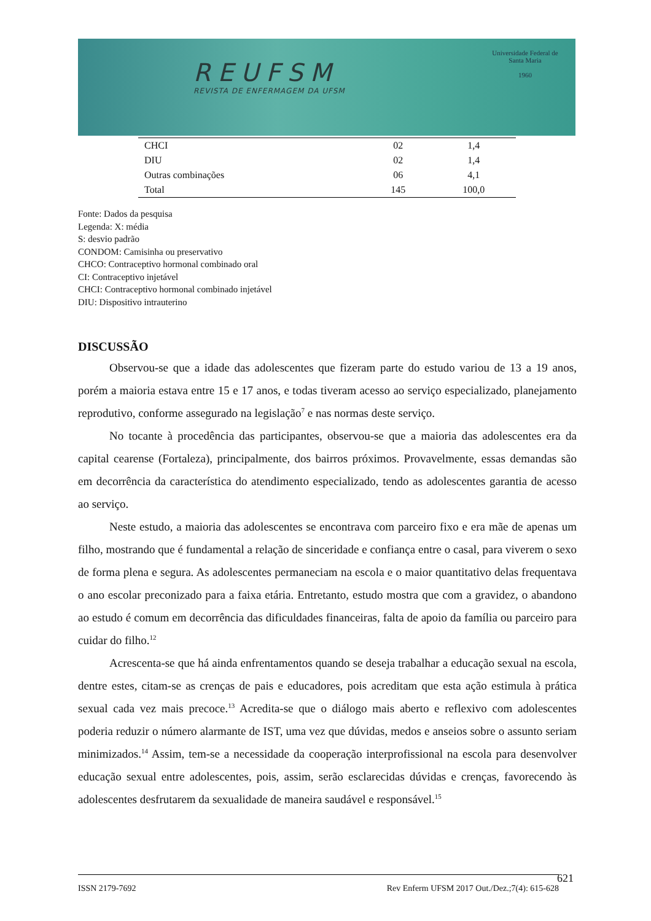REUFSM
REVISTA DE ENFERMAGEM DA UFSM
Universidade Federal de Santa Maria
1960
| CHCI | 02 | 1,4 |
| DIU | 02 | 1,4 |
| Outras combinações | 06 | 4,1 |
| Total | 145 | 100,0 |
Fonte: Dados da pesquisa
Legenda: X: média
S: desvio padrão
CONDOM: Camisinha ou preservativo
CHCO: Contraceptivo hormonal combinado oral
CI: Contraceptivo injetável
CHCI: Contraceptivo hormonal combinado injetável
DIU: Dispositivo intrauterino
DISCUSSÃO
Observou-se que a idade das adolescentes que fizeram parte do estudo variou de 13 a 19 anos, porém a maioria estava entre 15 e 17 anos, e todas tiveram acesso ao serviço especializado, planejamento reprodutivo, conforme assegurado na legislação<sup>7</sup> e nas normas deste serviço.
No tocante à procedência das participantes, observou-se que a maioria das adolescentes era da capital cearense (Fortaleza), principalmente, dos bairros próximos. Provavelmente, essas demandas são em decorrência da característica do atendimento especializado, tendo as adolescentes garantia de acesso ao serviço.
Neste estudo, a maioria das adolescentes se encontrava com parceiro fixo e era mãe de apenas um filho, mostrando que é fundamental a relação de sinceridade e confiança entre o casal, para viverem o sexo de forma plena e segura. As adolescentes permaneciam na escola e o maior quantitativo delas frequentava o ano escolar preconizado para a faixa etária. Entretanto, estudo mostra que com a gravidez, o abandono ao estudo é comum em decorrência das dificuldades financeiras, falta de apoio da família ou parceiro para cuidar do filho.<sup>12</sup>
Acrescenta-se que há ainda enfrentamentos quando se deseja trabalhar a educação sexual na escola, dentre estes, citam-se as crenças de pais e educadores, pois acreditam que esta ação estimula à prática sexual cada vez mais precoce.<sup>13</sup> Acredita-se que o diálogo mais aberto e reflexivo com adolescentes poderia reduzir o número alarmante de IST, uma vez que dúvidas, medos e anseios sobre o assunto seriam minimizados.<sup>14</sup> Assim, tem-se a necessidade da cooperação interprofissional na escola para desenvolver educação sexual entre adolescentes, pois, assim, serão esclarecidas dúvidas e crenças, favorecendo às adolescentes desfrutarem da sexualidade de maneira saudável e responsável.<sup>15</sup>
ISSN 2179-7692 Rev Enferm UFSM 2017 Out./Dez.;7(4): 615-628 621